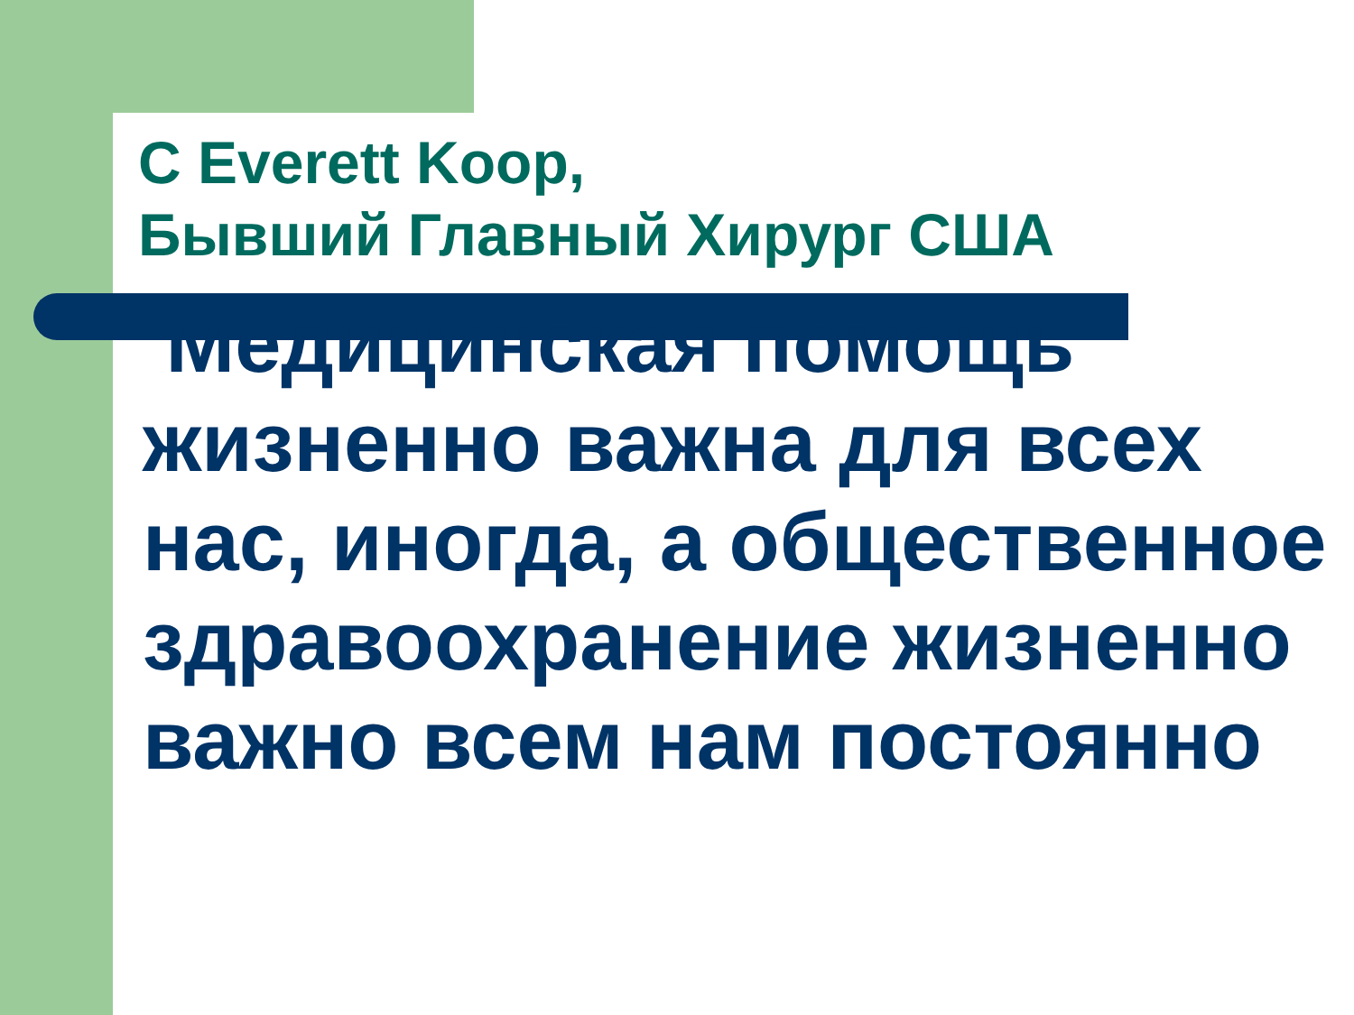C Everett Koop,
Бывший Главный Хирург США
Медицинская помощь жизненно важна для всех нас, иногда, а общественное здравоохранение жизненно важно всем нам постоянно